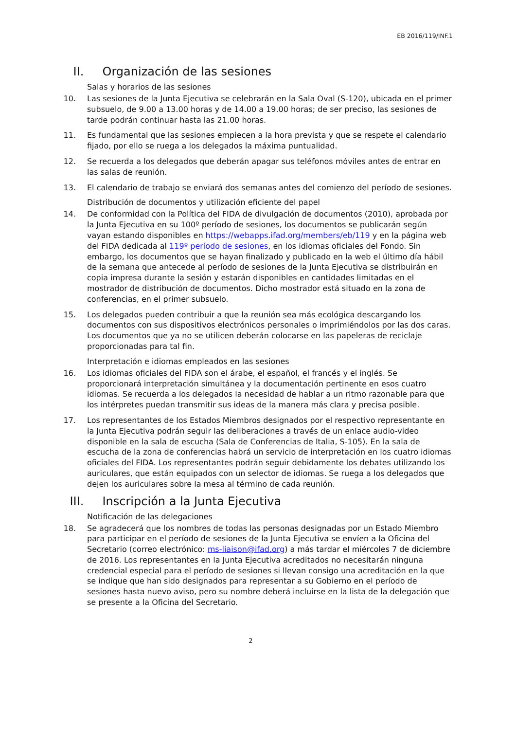EB 2016/119/INF.1
II. Organización de las sesiones
Salas y horarios de las sesiones
10. Las sesiones de la Junta Ejecutiva se celebrarán en la Sala Oval (S-120), ubicada en el primer subsuelo, de 9.00 a 13.00 horas y de 14.00 a 19.00 horas; de ser preciso, las sesiones de tarde podrán continuar hasta las 21.00 horas.
11. Es fundamental que las sesiones empiecen a la hora prevista y que se respete el calendario fijado, por ello se ruega a los delegados la máxima puntualidad.
12. Se recuerda a los delegados que deberán apagar sus teléfonos móviles antes de entrar en las salas de reunión.
13. El calendario de trabajo se enviará dos semanas antes del comienzo del período de sesiones.
Distribución de documentos y utilización eficiente del papel
14. De conformidad con la Política del FIDA de divulgación de documentos (2010), aprobada por la Junta Ejecutiva en su 100º período de sesiones, los documentos se publicarán según vayan estando disponibles en https://webapps.ifad.org/members/eb/119 y en la página web del FIDA dedicada al 119º período de sesiones, en los idiomas oficiales del Fondo. Sin embargo, los documentos que se hayan finalizado y publicado en la web el último día hábil de la semana que antecede al período de sesiones de la Junta Ejecutiva se distribuirán en copia impresa durante la sesión y estarán disponibles en cantidades limitadas en el mostrador de distribución de documentos. Dicho mostrador está situado en la zona de conferencias, en el primer subsuelo.
15. Los delegados pueden contribuir a que la reunión sea más ecológica descargando los documentos con sus dispositivos electrónicos personales o imprimiéndolos por las dos caras. Los documentos que ya no se utilicen deberán colocarse en las papeleras de reciclaje proporcionadas para tal fin.
Interpretación e idiomas empleados en las sesiones
16. Los idiomas oficiales del FIDA son el árabe, el español, el francés y el inglés. Se proporcionará interpretación simultánea y la documentación pertinente en esos cuatro idiomas. Se recuerda a los delegados la necesidad de hablar a un ritmo razonable para que los intérpretes puedan transmitir sus ideas de la manera más clara y precisa posible.
17. Los representantes de los Estados Miembros designados por el respectivo representante en la Junta Ejecutiva podrán seguir las deliberaciones a través de un enlace audio-video disponible en la sala de escucha (Sala de Conferencias de Italia, S-105). En la sala de escucha de la zona de conferencias habrá un servicio de interpretación en los cuatro idiomas oficiales del FIDA. Los representantes podrán seguir debidamente los debates utilizando los auriculares, que están equipados con un selector de idiomas. Se ruega a los delegados que dejen los auriculares sobre la mesa al término de cada reunión.
III. Inscripción a la Junta Ejecutiva
Notificación de las delegaciones
18. Se agradecerá que los nombres de todas las personas designadas por un Estado Miembro para participar en el período de sesiones de la Junta Ejecutiva se envíen a la Oficina del Secretario (correo electrónico: ms-liaison@ifad.org) a más tardar el miércoles 7 de diciembre de 2016. Los representantes en la Junta Ejecutiva acreditados no necesitarán ninguna credencial especial para el período de sesiones si llevan consigo una acreditación en la que se indique que han sido designados para representar a su Gobierno en el período de sesiones hasta nuevo aviso, pero su nombre deberá incluirse en la lista de la delegación que se presente a la Oficina del Secretario.
2